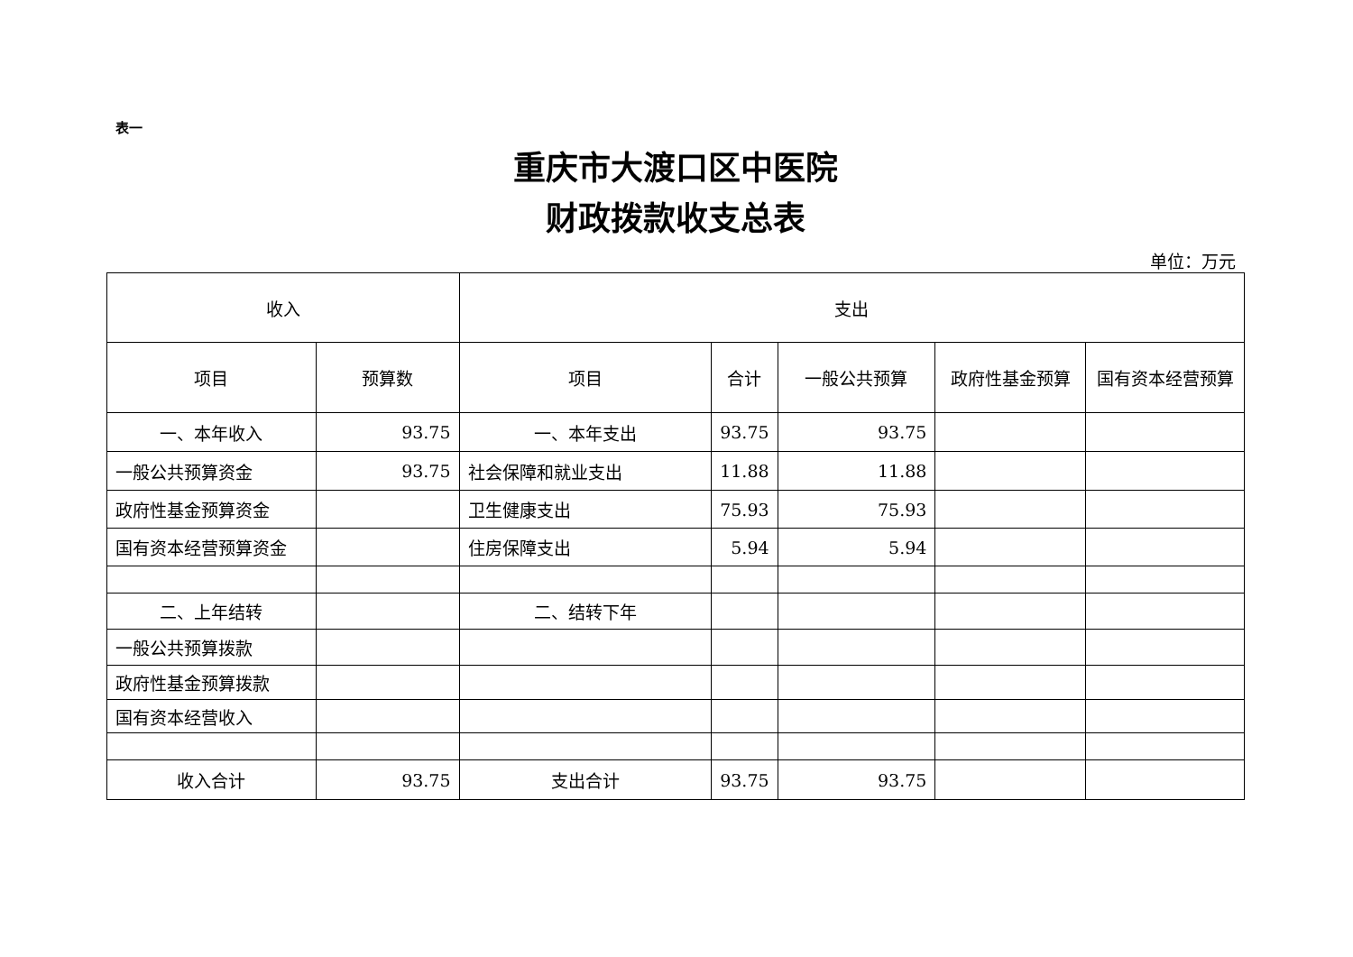表一
重庆市大渡口区中医院
财政拨款收支总表
单位：万元
| 收入 | | 支出 | | | | |
| --- | --- | --- | --- | --- | --- | --- |
| 项目 | 预算数 | 项目 | 合计 | 一般公共预算 | 政府性基金预算 | 国有资本经营预算 |
| 一、本年收入 | 93.75 | 一、本年支出 | 93.75 | 93.75 | | |
| 一般公共预算资金 | 93.75 | 社会保障和就业支出 | 11.88 | 11.88 | | |
| 政府性基金预算资金 | | 卫生健康支出 | 75.93 | 75.93 | | |
| 国有资本经营预算资金 | | 住房保障支出 | 5.94 | 5.94 | | |
| 二、上年结转 | | 二、结转下年 | | | | |
| 一般公共预算拨款 | | | | | | |
| 政府性基金预算拨款 | | | | | | |
| 国有资本经营收入 | | | | | | |
| 收入合计 | 93.75 | 支出合计 | 93.75 | 93.75 | | |